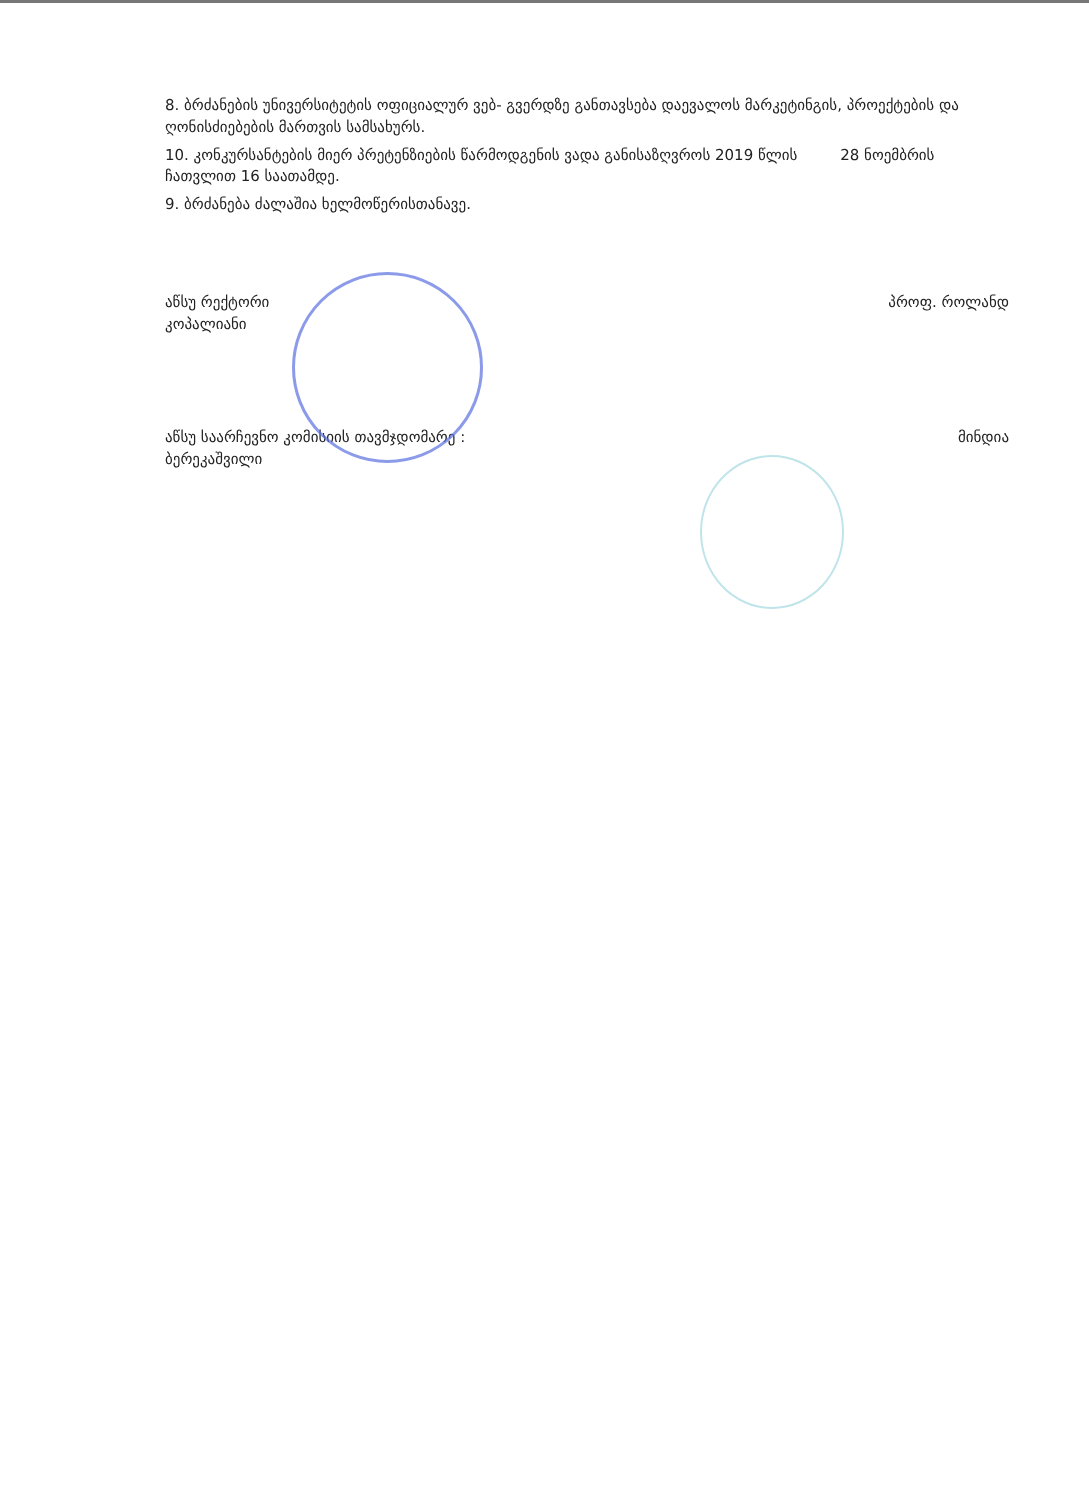8. ბრძანების უნივერსიტეტის ოფიციალურ ვებ- გვერდზე განთავსება დაევალოს მარკეტინგის, პროექტების და ღონისძიებების მართვის სამსახურს.
10. კონკურსანტების მიერ პრეტენზიების წარმოდგენის ვადა განისაზღვროს 2019 წლის 28 ნოემბრის ჩათვლით 16 საათამდე.
9. ბრძანება ძალაშია ხელმოწერისთანავე.
აწსუ რექტორი
კოპალიანი
პროფ. როლანდ
აწსუ საარჩევნო კომისიის თავმჯდომარე :
ბერეკაშვილი
მინდია